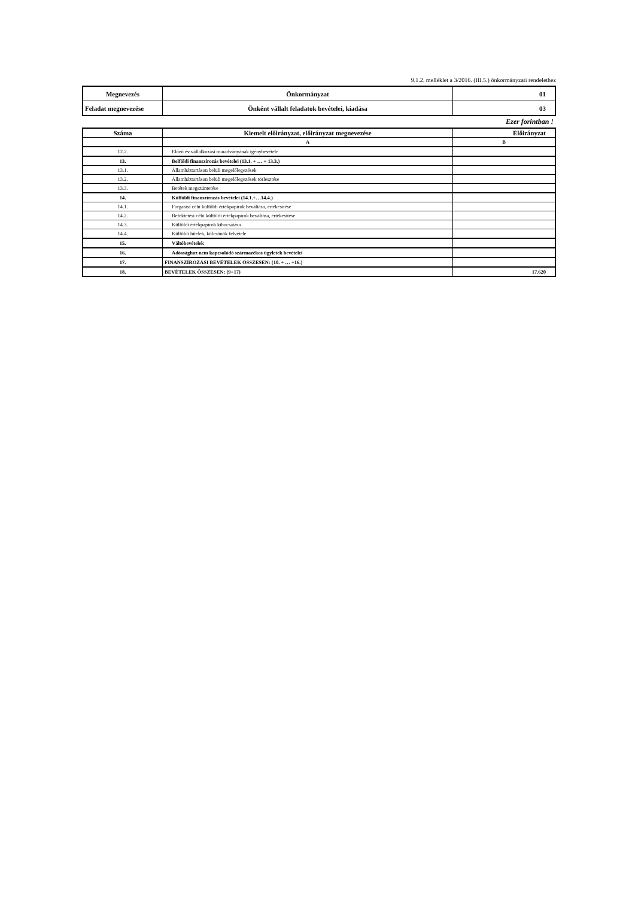9.1.2. melléklet a 3/2016. (III.5.) önkormányzati rendelethez
| Megnevezés | Önkormányzat | 01 |
| Feladat megnevezése | Önként vállalt feladatok bevételei, kiadása | 03 |
Ezer forintban !
| Száma | Kiemelt előirányzat, előirányzat megnevezése | Előirányzat |
| --- | --- | --- |
| | A | B |
| 12.2. | Előző év vállalkozási maradványának igénybevétele | |
| 13. | Belföldi finanszírozás bevételei (13.1. + … + 13.3.) | |
| 13.1. | Államháztartáson belüli megelőlegezések | |
| 13.2. | Államháztartáson belüli megelőlegezések törlesztése | |
| 13.3. | Betétek megszüntetése | |
| 14. | Külföldi finanszírozás bevételei (14.1.+…14.4.) | |
| 14.1. | Forgatási célú külföldi értékpapírok beváltása, értékesítése | |
| 14.2. | Befektetési célú külföldi értékpapírok beváltása, értékesítése | |
| 14.3. | Külföldi értékpapírok kibocsátása | |
| 14.4. | Külföldi hitelek, kölcsönök felvétele | |
| 15. | Váltóbevételek | |
| 16. | Adóssághoz nem kapcsolódó származékos ügyletek bevételei | |
| 17. | FINANSZÍROZÁSI BEVÉTELEK ÖSSZESEN: (10. + … +16.) | |
| 18. | BEVÉTELEK ÖSSZESEN: (9+17) | 17.620 |